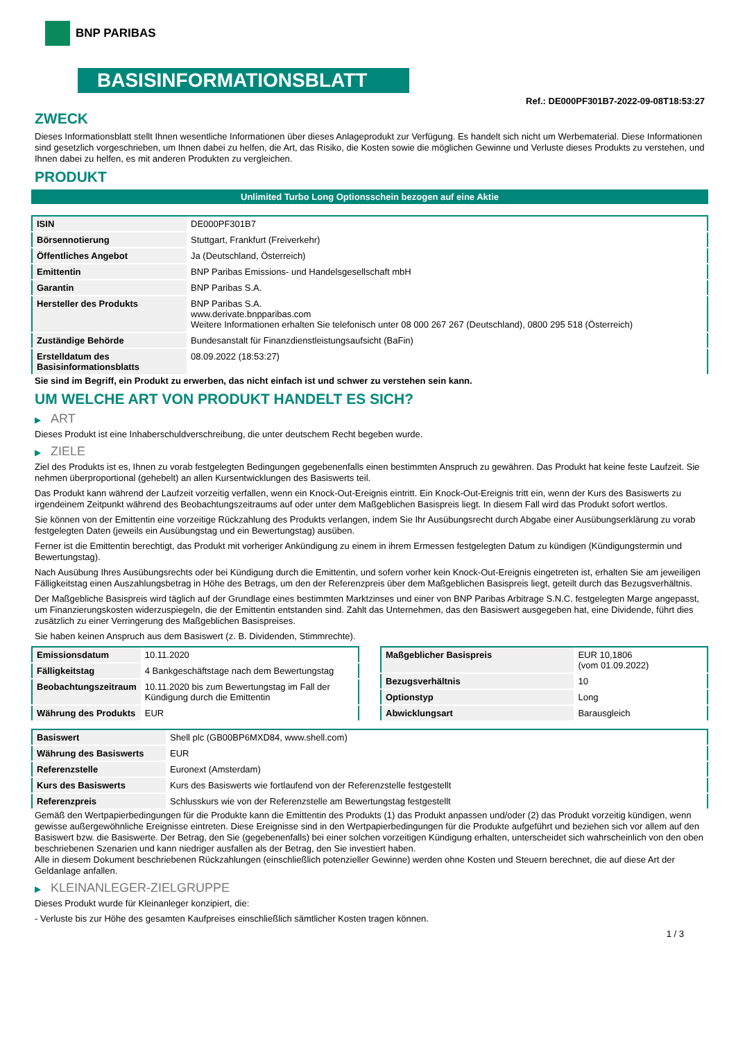BNP PARIBAS
BASISINFORMATIONSBLATT
Ref.: DE000PF301B7-2022-09-08T18:53:27
ZWECK
Dieses Informationsblatt stellt Ihnen wesentliche Informationen über dieses Anlageprodukt zur Verfügung. Es handelt sich nicht um Werbematerial. Diese Informationen sind gesetzlich vorgeschrieben, um Ihnen dabei zu helfen, die Art, das Risiko, die Kosten sowie die möglichen Gewinne und Verluste dieses Produkts zu verstehen, und Ihnen dabei zu helfen, es mit anderen Produkten zu vergleichen.
PRODUKT
Unlimited Turbo Long Optionsschein bezogen auf eine Aktie
| ISIN | DE000PF301B7 |
| Börsennotierung | Stuttgart, Frankfurt (Freiverkehr) |
| Öffentliches Angebot | Ja (Deutschland, Österreich) |
| Emittentin | BNP Paribas Emissions- und Handelsgesellschaft mbH |
| Garantin | BNP Paribas S.A. |
| Hersteller des Produkts | BNP Paribas S.A. www.derivate.bnpparibas.com Weitere Informationen erhalten Sie telefonisch unter 08 000 267 267 (Deutschland), 0800 295 518 (Österreich) |
| Zuständige Behörde | Bundesanstalt für Finanzdienstleistungsaufsicht (BaFin) |
| Erstelldatum des Basisinformationsblatts | 08.09.2022 (18:53:27) |
Sie sind im Begriff, ein Produkt zu erwerben, das nicht einfach ist und schwer zu verstehen sein kann.
UM WELCHE ART VON PRODUKT HANDELT ES SICH?
▶ ART
Dieses Produkt ist eine Inhaberschuldverschreibung, die unter deutschem Recht begeben wurde.
▶ ZIELE
Ziel des Produkts ist es, Ihnen zu vorab festgelegten Bedingungen gegebenenfalls einen bestimmten Anspruch zu gewähren. Das Produkt hat keine feste Laufzeit. Sie nehmen überproportional (gehebelt) an allen Kursentwicklungen des Basiswerts teil.
Das Produkt kann während der Laufzeit vorzeitig verfallen, wenn ein Knock-Out-Ereignis eintritt. Ein Knock-Out-Ereignis tritt ein, wenn der Kurs des Basiswerts zu irgendeinem Zeitpunkt während des Beobachtungszeitraums auf oder unter dem Maßgeblichen Basispreis liegt. In diesem Fall wird das Produkt sofort wertlos.
Sie können von der Emittentin eine vorzeitige Rückzahlung des Produkts verlangen, indem Sie Ihr Ausübungsrecht durch Abgabe einer Ausübungserklärung zu vorab festgelegten Daten (jeweils ein Ausübungstag und ein Bewertungstag) ausüben.
Ferner ist die Emittentin berechtigt, das Produkt mit vorheriger Ankündigung zu einem in ihrem Ermessen festgelegten Datum zu kündigen (Kündigungstermin und Bewertungstag).
Nach Ausübung Ihres Ausübungsrechts oder bei Kündigung durch die Emittentin, und sofern vorher kein Knock-Out-Ereignis eingetreten ist, erhalten Sie am jeweiligen Fälligkeitstag einen Auszahlungsbetrag in Höhe des Betrags, um den der Referenzpreis über dem Maßgeblichen Basispreis liegt, geteilt durch das Bezugsverhältnis.
Der Maßgebliche Basispreis wird täglich auf der Grundlage eines bestimmten Marktzinses und einer von BNP Paribas Arbitrage S.N.C. festgelegten Marge angepasst, um Finanzierungskosten widerzuspiegeln, die der Emittentin entstanden sind. Zahlt das Unternehmen, das den Basiswert ausgegeben hat, eine Dividende, führt dies zusätzlich zu einer Verringerung des Maßgeblichen Basispreises.
Sie haben keinen Anspruch aus dem Basiswert (z. B. Dividenden, Stimmrechte).
| Emissionsdatum | 10.11.2020 |
| Fälligkeitstag | 4 Bankgeschäftstage nach dem Bewertungstag |
| Beobachtungszeitraum | 10.11.2020 bis zum Bewertungstag im Fall der Kündigung durch die Emittentin |
| Währung des Produkts | EUR |
| Maßgeblicher Basispreis | EUR 10,1806 (vom 01.09.2022) |
| Bezugsverhältnis | 10 |
| Optionstyp | Long |
| Abwicklungsart | Barausgleich |
| Basiswert | Shell plc (GB00BP6MXD84, www.shell.com) |
| Währung des Basiswerts | EUR |
| Referenzstelle | Euronext (Amsterdam) |
| Kurs des Basiswerts | Kurs des Basiswerts wie fortlaufend von der Referenzstelle festgestellt |
| Referenzpreis | Schlusskurs wie von der Referenzstelle am Bewertungstag festgestellt |
Gemäß den Wertpapierbedingungen für die Produkte kann die Emittentin des Produkts (1) das Produkt anpassen und/oder (2) das Produkt vorzeitig kündigen, wenn gewisse außergewöhnliche Ereignisse eintreten. Diese Ereignisse sind in den Wertpapierbedingungen für die Produkte aufgeführt und beziehen sich vor allem auf den Basiswert bzw. die Basiswerte. Der Betrag, den Sie (gegebenenfalls) bei einer solchen vorzeitigen Kündigung erhalten, unterscheidet sich wahrscheinlich von den oben beschriebenen Szenarien und kann niedriger ausfallen als der Betrag, den Sie investiert haben.
Alle in diesem Dokument beschriebenen Rückzahlungen (einschließlich potenzieller Gewinne) werden ohne Kosten und Steuern berechnet, die auf diese Art der Geldanlage anfallen.
▶ KLEINANLEGER-ZIELGRUPPE
Dieses Produkt wurde für Kleinanleger konzipiert, die:
- Verluste bis zur Höhe des gesamten Kaufpreises einschließlich sämtlicher Kosten tragen können.
1 / 3